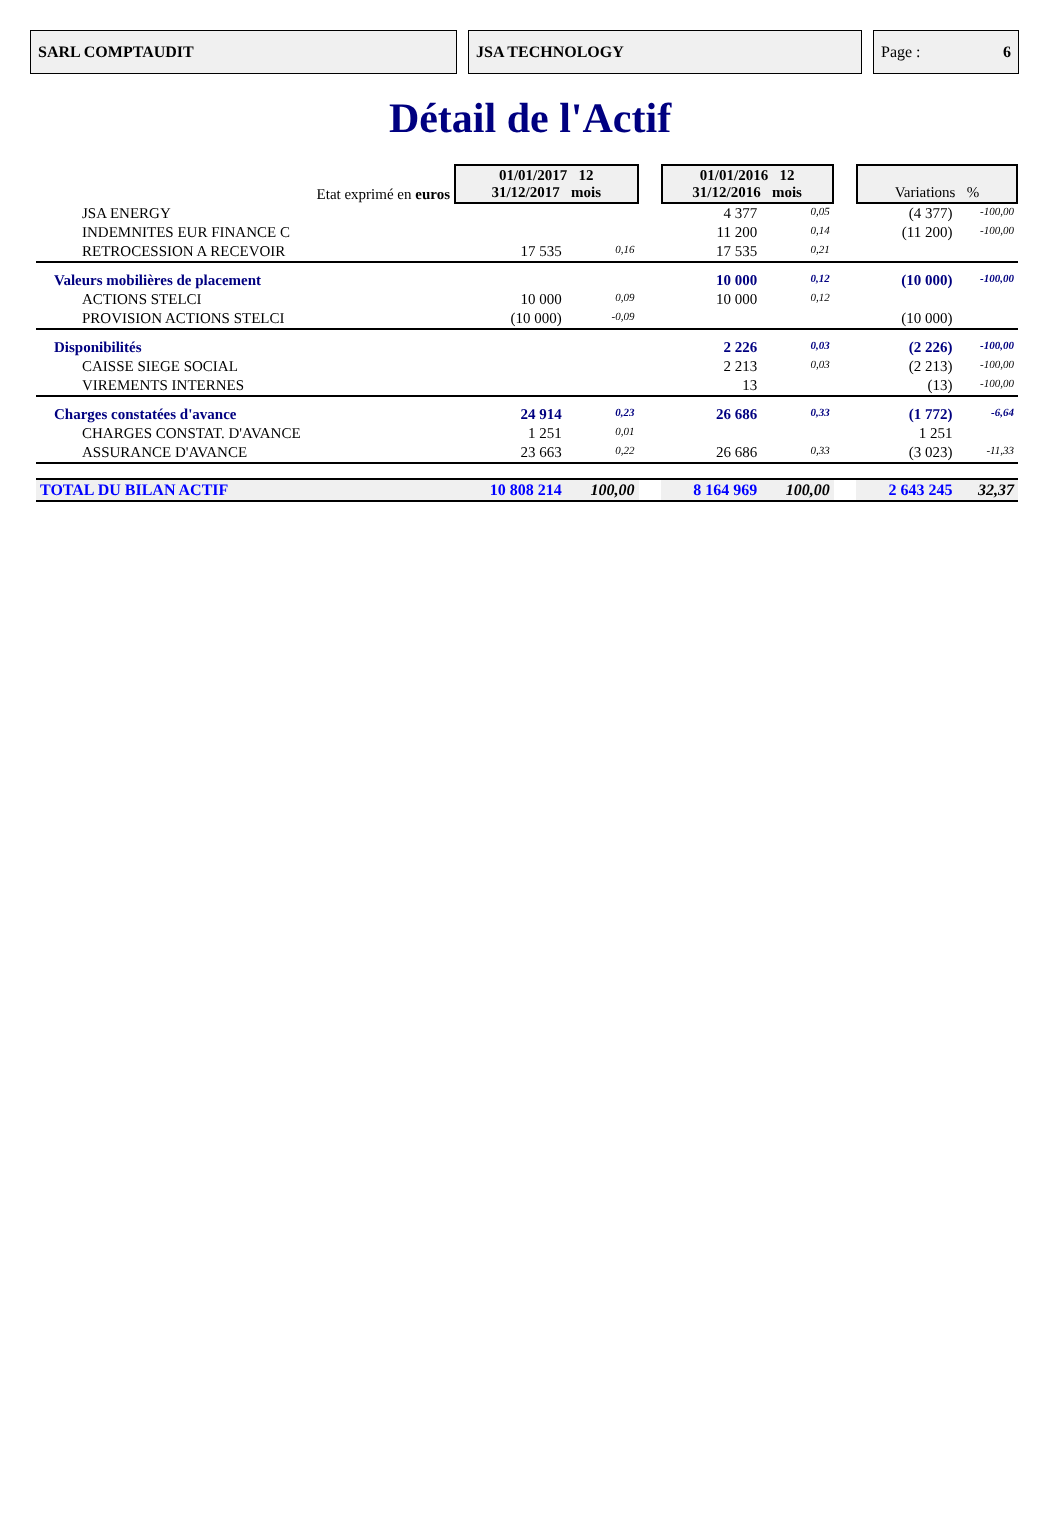SARL COMPTAUDIT JSA TECHNOLOGY Page : 6
Détail de l'Actif
| Etat exprimé en euros | 01/01/2017 12 31/12/2017 mois | | | 01/01/2016 12 31/12/2016 mois | | | Variations % | |
| JSA ENERGY | | | | 4 377 | 0,05 | | (4 377) | -100,00 |
| INDEMNITES EUR FINANCE C | | | | 11 200 | 0,14 | | (11 200) | -100,00 |
| RETROCESSION A RECEVOIR | 17 535 | 0,16 | | 17 535 | 0,21 | | | |
| Valeurs mobilières de placement | | | | 10 000 | 0,12 | | (10 000) | -100,00 |
| ACTIONS STELCI | 10 000 | 0,09 | | 10 000 | 0,12 | | | |
| PROVISION ACTIONS STELCI | (10 000) | -0,09 | | | | | (10 000) | |
| Disponibilités | | | | 2 226 | 0,03 | | (2 226) | -100,00 |
| CAISSE SIEGE SOCIAL | | | | 2 213 | 0,03 | | (2 213) | -100,00 |
| VIREMENTS INTERNES | | | | 13 | | | (13) | -100,00 |
| Charges constatées d'avance | 24 914 | 0,23 | | 26 686 | 0,33 | | (1 772) | -6,64 |
| CHARGES CONSTAT. D'AVANCE | 1 251 | 0,01 | | | | | 1 251 | |
| ASSURANCE D'AVANCE | 23 663 | 0,22 | | 26 686 | 0,33 | | (3 023) | -11,33 |
| TOTAL DU BILAN ACTIF | 10 808 214 | 100,00 | | 8 164 969 | 100,00 | | 2 643 245 | 32,37 |